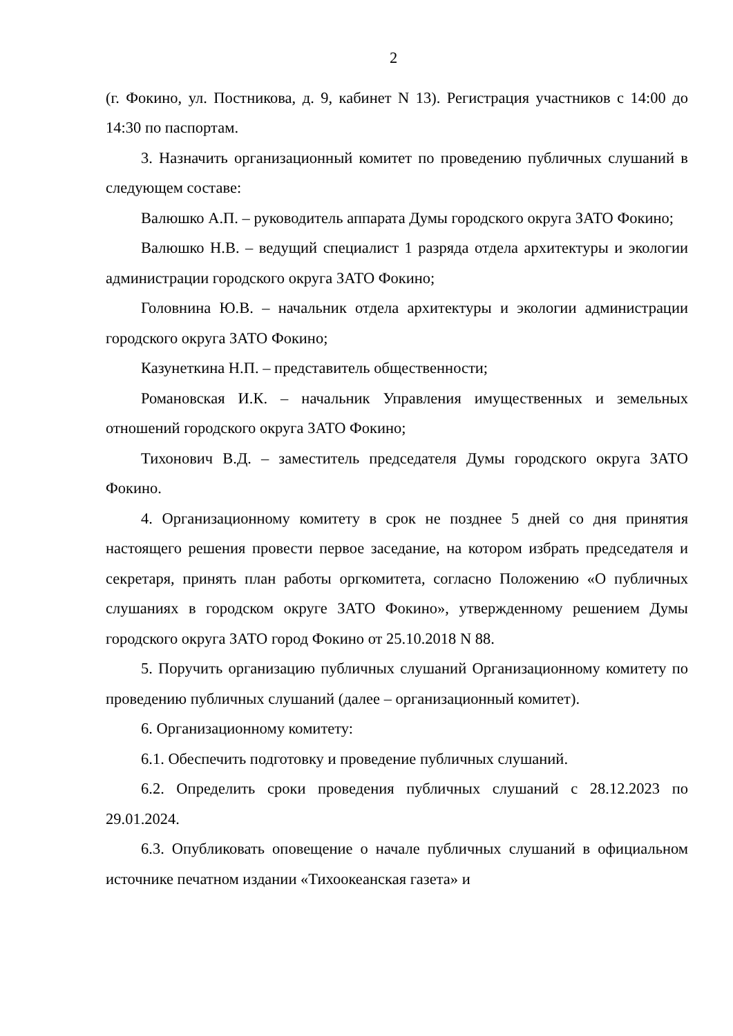2
(г. Фокино, ул. Постникова, д. 9, кабинет N 13). Регистрация участников с 14:00 до 14:30 по паспортам.
3. Назначить организационный комитет по проведению публичных слушаний в следующем составе:
Валюшко А.П. – руководитель аппарата Думы городского округа ЗАТО Фокино;
Валюшко Н.В. – ведущий специалист 1 разряда отдела архитектуры и экологии администрации городского округа ЗАТО Фокино;
Головнина Ю.В. – начальник отдела архитектуры и экологии администрации городского округа ЗАТО Фокино;
Казунеткина Н.П. – представитель общественности;
Романовская И.К. – начальник Управления имущественных и земельных отношений городского округа ЗАТО Фокино;
Тихонович В.Д. – заместитель председателя Думы городского округа ЗАТО Фокино.
4. Организационному комитету в срок не позднее 5 дней со дня принятия настоящего решения провести первое заседание, на котором избрать председателя и секретаря, принять план работы оргкомитета, согласно Положению «О публичных слушаниях в городском округе ЗАТО Фокино», утвержденному решением Думы городского округа ЗАТО город Фокино от 25.10.2018 N 88.
5. Поручить организацию публичных слушаний Организационному комитету по проведению публичных слушаний (далее – организационный комитет).
6. Организационному комитету:
6.1. Обеспечить подготовку и проведение публичных слушаний.
6.2. Определить сроки проведения публичных слушаний с 28.12.2023 по 29.01.2024.
6.3. Опубликовать оповещение о начале публичных слушаний в официальном источнике печатном издании «Тихоокеанская газета» и